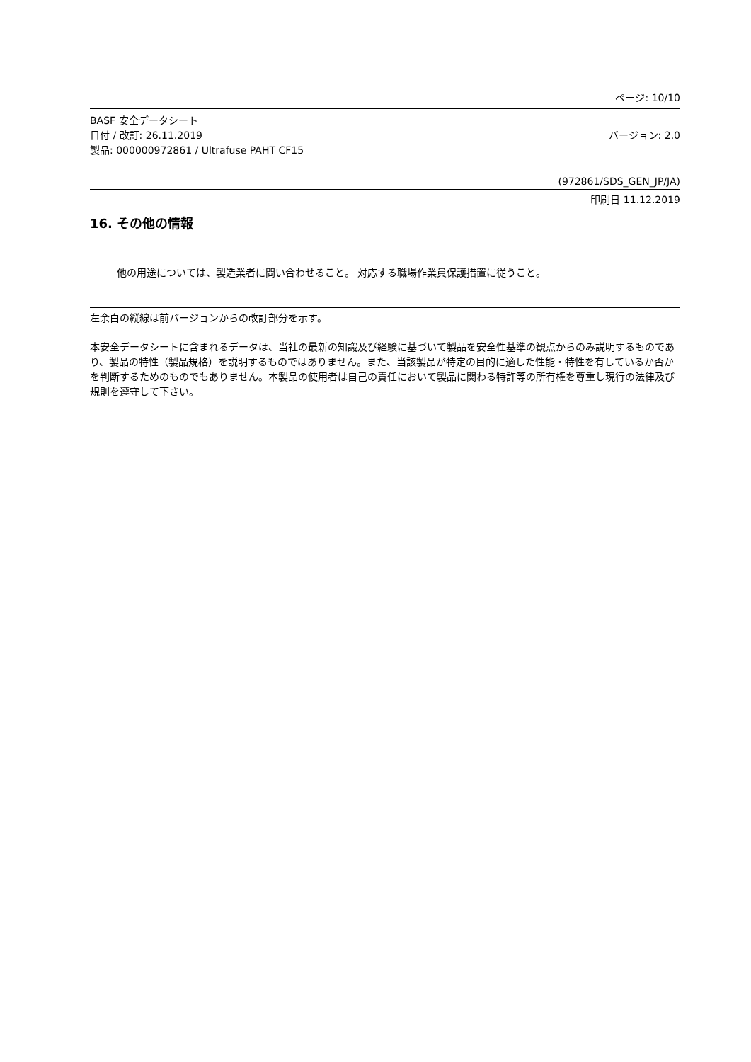ページ: 10/10
BASF 安全データシート
日付 / 改訂: 26.11.2019 バージョン: 2.0
製品: 000000972861 / Ultrafuse PAHT CF15
(972861/SDS_GEN_JP/JA)
印刷日 11.12.2019
16. その他の情報
他の用途については、製造業者に問い合わせること。 対応する職場作業員保護措置に従うこと。
左余白の縦線は前バージョンからの改訂部分を示す。
本安全データシートに含まれるデータは、当社の最新の知識及び経験に基づいて製品を安全性基準の観点からのみ説明するものであり、製品の特性（製品規格）を説明するものではありません。また、当該製品が特定の目的に適した性能・特性を有しているか否かを判断するためのものでもありません。本製品の使用者は自己の責任において製品に関わる特許等の所有権を尊重し現行の法律及び規則を遵守して下さい。